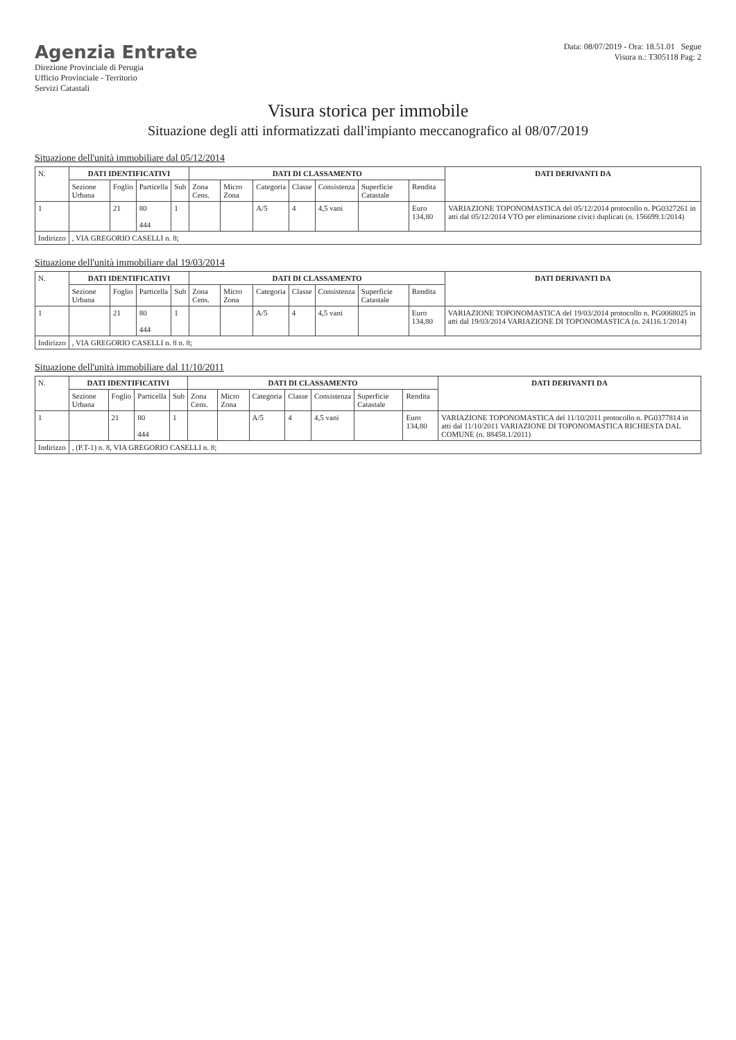Agenzia Entrate
Direzione Provinciale di Perugia
Ufficio Provinciale - Territorio
Servizi Catastali
Data: 08/07/2019 - Ora: 18.51.01 Segue
Visura n.: T305118 Pag: 2
Visura storica per immobile
Situazione degli atti informatizzati dall'impianto meccanografico al 08/07/2019
Situazione dell'unità immobiliare dal 05/12/2014
| N. | DATI IDENTIFICATIVI | | | | DATI DI CLASSAMENTO | | | | | | | DATI DERIVANTI DA |
| --- | --- | --- | --- | --- | --- | --- | --- | --- | --- | --- | --- | --- |
| | Sezione Urbana | Foglio | Particella | Sub | Zona Cens. | Micro Zona | Categoria | Classe | Consistenza | Superficie Catastale | Rendita | |
| 1 | | 21 | 80 444 | 1 | | | A/5 | 4 | 4,5 vani | | Euro 134,80 | VARIAZIONE TOPONOMASTICA del 05/12/2014 protocollo n. PG0327261 in atti dal 05/12/2014 VTO per eliminazione civici duplicati (n. 156699.1/2014) |
| Indirizzo | , VIA GREGORIO CASELLI n. 8; | | | | | | | | | | | |
Situazione dell'unità immobiliare dal 19/03/2014
| N. | DATI IDENTIFICATIVI | | | | DATI DI CLASSAMENTO | | | | | | | DATI DERIVANTI DA |
| --- | --- | --- | --- | --- | --- | --- | --- | --- | --- | --- | --- | --- |
| | Sezione Urbana | Foglio | Particella | Sub | Zona Cens. | Micro Zona | Categoria | Classe | Consistenza | Superficie Catastale | Rendita | |
| 1 | | 21 | 80 444 | 1 | | | A/5 | 4 | 4,5 vani | | Euro 134,80 | VARIAZIONE TOPONOMASTICA del 19/03/2014 protocollo n. PG0068025 in atti dal 19/03/2014 VARIAZIONE DI TOPONOMASTICA (n. 24116.1/2014) |
| Indirizzo | , VIA GREGORIO CASELLI n. 8 n. 8; | | | | | | | | | | | |
Situazione dell'unità immobiliare dal 11/10/2011
| N. | DATI IDENTIFICATIVI | | | | DATI DI CLASSAMENTO | | | | | | | DATI DERIVANTI DA |
| --- | --- | --- | --- | --- | --- | --- | --- | --- | --- | --- | --- | --- |
| | Sezione Urbana | Foglio | Particella | Sub | Zona Cens. | Micro Zona | Categoria | Classe | Consistenza | Superficie Catastale | Rendita | |
| 1 | | 21 | 80 444 | 1 | | | A/5 | 4 | 4,5 vani | | Euro 134,80 | VARIAZIONE TOPONOMASTICA del 11/10/2011 protocollo n. PG0377814 in atti dal 11/10/2011 VARIAZIONE DI TOPONOMASTICA RICHIESTA DAL COMUNE (n. 88458.1/2011) |
| Indirizzo | , (P.T-1) n. 8, VIA GREGORIO CASELLI n. 8; | | | | | | | | | | | |